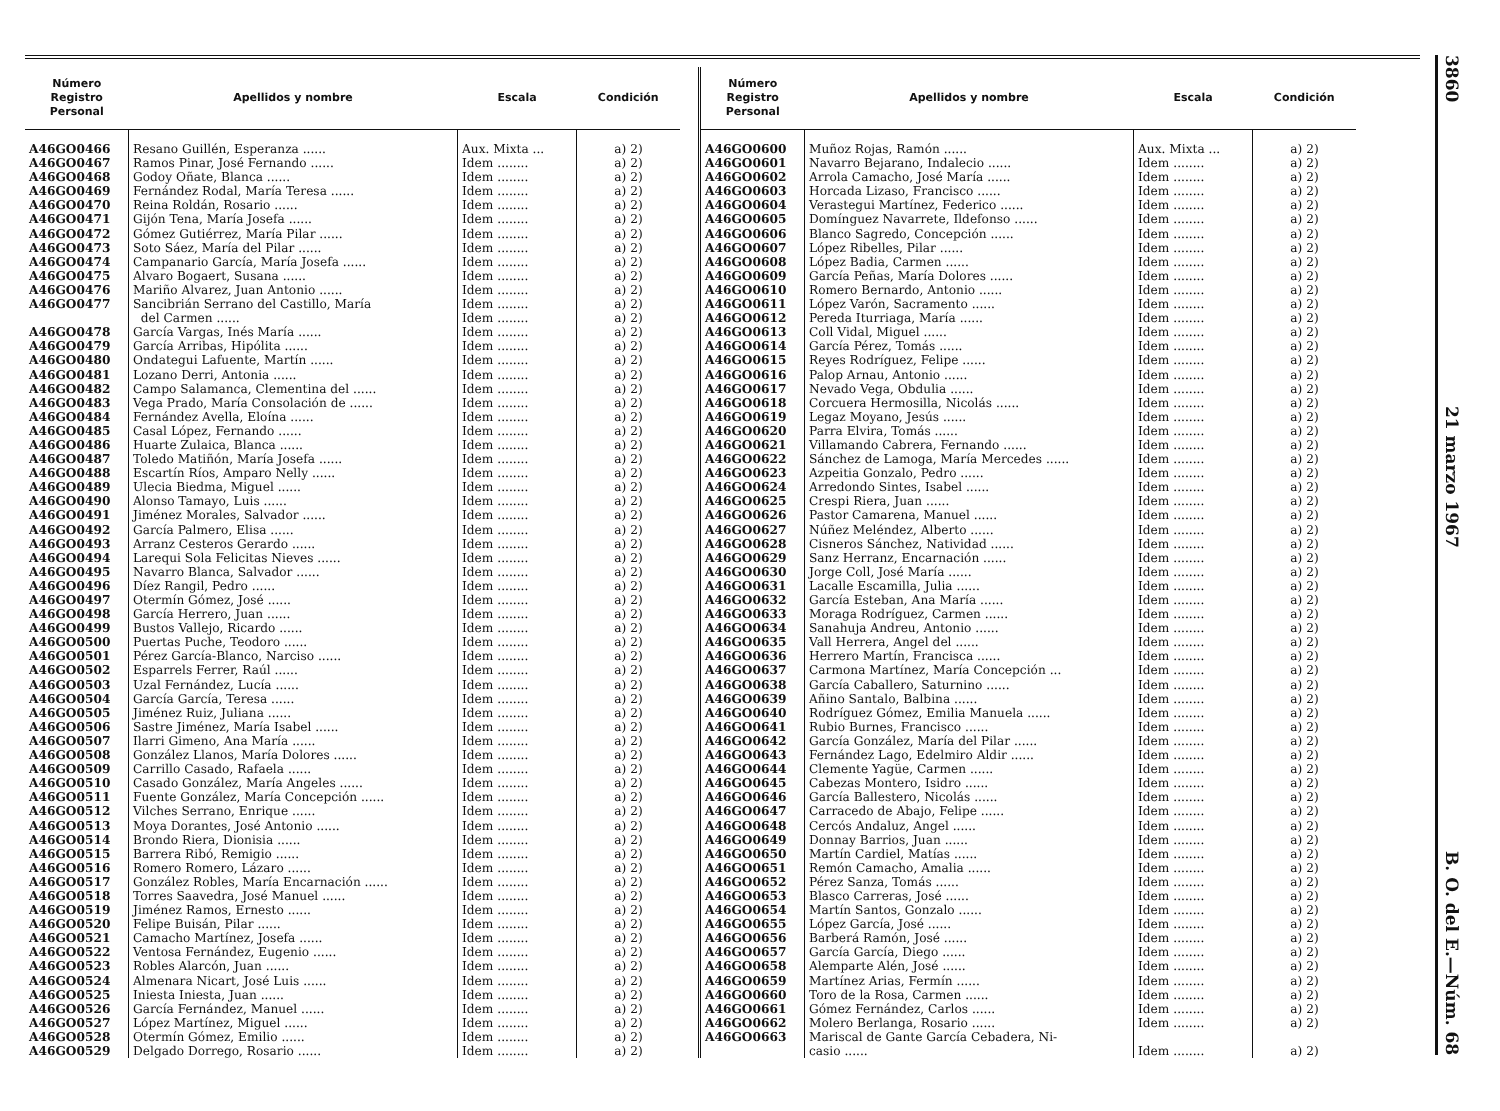| Número Registro Personal | Apellidos y nombre | Escala | Condición |
| --- | --- | --- | --- |
| A46GO0466 | Resano Guillén, Esperanza ...... | Aux. Mixta ... | a) 2) |
| A46GO0467 | Ramos Pinar, José Fernando ...... | Idem ........ | a) 2) |
| A46GO0468 | Godoy Oñate, Blanca ...... | Idem ........ | a) 2) |
| A46GO0469 | Fernández Rodal, María Teresa ...... | Idem ........ | a) 2) |
| A46GO0470 | Reina Roldán, Rosario ...... | Idem ........ | a) 2) |
| A46GO0471 | Gijón Tena, María Josefa ...... | Idem ........ | a) 2) |
| A46GO0472 | Gómez Gutiérrez, María Pilar ...... | Idem ........ | a) 2) |
| A46GO0473 | Soto Sáez, María del Pilar ...... | Idem ........ | a) 2) |
| A46GO0474 | Campanario García, María Josefa ...... | Idem ........ | a) 2) |
| A46GO0475 | Alvaro Bogaert, Susana ...... | Idem ........ | a) 2) |
| A46GO0476 | Mariño Alvarez, Juan Antonio ...... | Idem ........ | a) 2) |
| A46GO0477 | Sancibrián Serrano del Castillo, María | Idem ........ | a) 2) |
| | del Carmen ...... | Idem ........ | a) 2) |
| A46GO0478 | García Vargas, Inés María ...... | Idem ........ | a) 2) |
| A46GO0479 | García Arribas, Hipólita ...... | Idem ........ | a) 2) |
| A46GO0480 | Ondategui Lafuente, Martín ...... | Idem ........ | a) 2) |
| A46GO0481 | Lozano Derri, Antonia ...... | Idem ........ | a) 2) |
| A46GO0482 | Campo Salamanca, Clementina del ...... | Idem ........ | a) 2) |
| A46GO0483 | Vega Prado, María Consolación de ...... | Idem ........ | a) 2) |
| A46GO0484 | Fernández Avella, Eloína ...... | Idem ........ | a) 2) |
| A46GO0485 | Casal López, Fernando ...... | Idem ........ | a) 2) |
| A46GO0486 | Huarte Zulaica, Blanca ...... | Idem ........ | a) 2) |
| A46GO0487 | Toledo Matiñón, María Josefa ...... | Idem ........ | a) 2) |
| A46GO0488 | Escartín Ríos, Amparo Nelly ...... | Idem ........ | a) 2) |
| A46GO0489 | Ulecia Biedma, Miguel ...... | Idem ........ | a) 2) |
| A46GO0490 | Alonso Tamayo, Luis ...... | Idem ........ | a) 2) |
| A46GO0491 | Jiménez Morales, Salvador ...... | Idem ........ | a) 2) |
| A46GO0492 | García Palmero, Elisa ...... | Idem ........ | a) 2) |
| A46GO0493 | Arranz Cesteros Gerardo ...... | Idem ........ | a) 2) |
| A46GO0494 | Larequi Sola Felicitas Nieves ...... | Idem ........ | a) 2) |
| A46GO0495 | Navarro Blanca, Salvador ...... | Idem ........ | a) 2) |
| A46GO0496 | Díez Rangil, Pedro ...... | Idem ........ | a) 2) |
| A46GO0497 | Otermín Gómez, José ...... | Idem ........ | a) 2) |
| A46GO0498 | García Herrero, Juan ...... | Idem ........ | a) 2) |
| A46GO0499 | Bustos Vallejo, Ricardo ...... | Idem ........ | a) 2) |
| A46GO0500 | Puertas Puche, Teodoro ...... | Idem ........ | a) 2) |
| A46GO0501 | Pérez García-Blanco, Narciso ...... | Idem ........ | a) 2) |
| A46GO0502 | Esparrels Ferrer, Raúl ...... | Idem ........ | a) 2) |
| A46GO0503 | Uzal Fernández, Lucía ...... | Idem ........ | a) 2) |
| A46GO0504 | García García, Teresa ...... | Idem ........ | a) 2) |
| A46GO0505 | Jiménez Ruiz, Juliana ...... | Idem ........ | a) 2) |
| A46GO0506 | Sastre Jiménez, María Isabel ...... | Idem ........ | a) 2) |
| A46GO0507 | Ilarri Gimeno, Ana María ...... | Idem ........ | a) 2) |
| A46GO0508 | González Llanos, María Dolores ...... | Idem ........ | a) 2) |
| A46GO0509 | Carrillo Casado, Rafaela ...... | Idem ........ | a) 2) |
| A46GO0510 | Casado González, María Angeles ...... | Idem ........ | a) 2) |
| A46GO0511 | Fuente González, María Concepción ...... | Idem ........ | a) 2) |
| A46GO0512 | Vilches Serrano, Enrique ...... | Idem ........ | a) 2) |
| A46GO0513 | Moya Dorantes, José Antonio ...... | Idem ........ | a) 2) |
| A46GO0514 | Brondo Riera, Dionisia ...... | Idem ........ | a) 2) |
| A46GO0515 | Barrera Ribó, Remigio ...... | Idem ........ | a) 2) |
| A46GO0516 | Romero Romero, Lázaro ...... | Idem ........ | a) 2) |
| A46GO0517 | González Robles, María Encarnación ...... | Idem ........ | a) 2) |
| A46GO0518 | Torres Saavedra, José Manuel ...... | Idem ........ | a) 2) |
| A46GO0519 | Jiménez Ramos, Ernesto ...... | Idem ........ | a) 2) |
| A46GO0520 | Felipe Buisán, Pilar ...... | Idem ........ | a) 2) |
| A46GO0521 | Camacho Martínez, Josefa ...... | Idem ........ | a) 2) |
| A46GO0522 | Ventosa Fernández, Eugenio ...... | Idem ........ | a) 2) |
| A46GO0523 | Robles Alarcón, Juan ...... | Idem ........ | a) 2) |
| A46GO0524 | Almenara Nicart, José Luis ...... | Idem ........ | a) 2) |
| A46GO0525 | Iniesta Iniesta, Juan ...... | Idem ........ | a) 2) |
| A46GO0526 | García Fernández, Manuel ...... | Idem ........ | a) 2) |
| A46GO0527 | López Martínez, Miguel ...... | Idem ........ | a) 2) |
| A46GO0528 | Otermín Gómez, Emilio ...... | Idem ........ | a) 2) |
| A46GO0529 | Delgado Dorrego, Rosario ...... | Idem ........ | a) 2) |
| Número Registro Personal | Apellidos y nombre | Escala | Condición |
| --- | --- | --- | --- |
| A46GO0600 | Muñoz Rojas, Ramón ...... | Aux. Mixta ... | a) 2) |
| A46GO0601 | Navarro Bejarano, Indalecio ...... | Idem ........ | a) 2) |
| A46GO0602 | Arrola Camacho, José María ...... | Idem ........ | a) 2) |
| A46GO0603 | Horcada Lizaso, Francisco ...... | Idem ........ | a) 2) |
| A46GO0604 | Verastegui Martínez, Federico ...... | Idem ........ | a) 2) |
| A46GO0605 | Domínguez Navarrete, Ildefonso ...... | Idem ........ | a) 2) |
| A46GO0606 | Blanco Sagredo, Concepción ...... | Idem ........ | a) 2) |
| A46GO0607 | López Ribelles, Pilar ...... | Idem ........ | a) 2) |
| A46GO0608 | López Badia, Carmen ...... | Idem ........ | a) 2) |
| A46GO0609 | García Peñas, María Dolores ...... | Idem ........ | a) 2) |
| A46GO0610 | Romero Bernardo, Antonio ...... | Idem ........ | a) 2) |
| A46GO0611 | López Varón, Sacramento ...... | Idem ........ | a) 2) |
| A46GO0612 | Pereda Iturriaga, María ...... | Idem ........ | a) 2) |
| A46GO0613 | Coll Vidal, Miguel ...... | Idem ........ | a) 2) |
| A46GO0614 | García Pérez, Tomás ...... | Idem ........ | a) 2) |
| A46GO0615 | Reyes Rodríguez, Felipe ...... | Idem ........ | a) 2) |
| A46GO0616 | Palop Arnau, Antonio ...... | Idem ........ | a) 2) |
| A46GO0617 | Nevado Vega, Obdulia ...... | Idem ........ | a) 2) |
| A46GO0618 | Corcuera Hermosilla, Nicolás ...... | Idem ........ | a) 2) |
| A46GO0619 | Legaz Moyano, Jesús ...... | Idem ........ | a) 2) |
| A46GO0620 | Parra Elvira, Tomás ...... | Idem ........ | a) 2) |
| A46GO0621 | Villamando Cabrera, Fernando ...... | Idem ........ | a) 2) |
| A46GO0622 | Sánchez de Lamoga, María Mercedes ...... | Idem ........ | a) 2) |
| A46GO0623 | Azpeitia Gonzalo, Pedro ...... | Idem ........ | a) 2) |
| A46GO0624 | Arredondo Sintes, Isabel ...... | Idem ........ | a) 2) |
| A46GO0625 | Crespi Riera, Juan ...... | Idem ........ | a) 2) |
| A46GO0626 | Pastor Camarena, Manuel ...... | Idem ........ | a) 2) |
| A46GO0627 | Núñez Meléndez, Alberto ...... | Idem ........ | a) 2) |
| A46GO0628 | Cisneros Sánchez, Natividad ...... | Idem ........ | a) 2) |
| A46GO0629 | Sanz Herranz, Encarnación ...... | Idem ........ | a) 2) |
| A46GO0630 | Jorge Coll, José María ...... | Idem ........ | a) 2) |
| A46GO0631 | Lacalle Escamilla, Julia ...... | Idem ........ | a) 2) |
| A46GO0632 | García Esteban, Ana María ...... | Idem ........ | a) 2) |
| A46GO0633 | Moraga Rodríguez, Carmen ...... | Idem ........ | a) 2) |
| A46GO0634 | Sanahuja Andreu, Antonio ...... | Idem ........ | a) 2) |
| A46GO0635 | Vall Herrera, Angel del ...... | Idem ........ | a) 2) |
| A46GO0636 | Herrero Martín, Francisca ...... | Idem ........ | a) 2) |
| A46GO0637 | Carmona Martínez, María Concepción ... | Idem ........ | a) 2) |
| A46GO0638 | García Caballero, Saturnino ...... | Idem ........ | a) 2) |
| A46GO0639 | Añino Santalo, Balbina ...... | Idem ........ | a) 2) |
| A46GO0640 | Rodríguez Gómez, Emilia Manuela ...... | Idem ........ | a) 2) |
| A46GO0641 | Rubio Burnes, Francisco ...... | Idem ........ | a) 2) |
| A46GO0642 | García González, María del Pilar ...... | Idem ........ | a) 2) |
| A46GO0643 | Fernández Lago, Edelmiro Aldir ...... | Idem ........ | a) 2) |
| A46GO0644 | Clemente Yagüe, Carmen ...... | Idem ........ | a) 2) |
| A46GO0645 | Cabezas Montero, Isidro ...... | Idem ........ | a) 2) |
| A46GO0646 | García Ballestero, Nicolás ...... | Idem ........ | a) 2) |
| A46GO0647 | Carracedo de Abajo, Felipe ...... | Idem ........ | a) 2) |
| A46GO0648 | Cercós Andaluz, Angel ...... | Idem ........ | a) 2) |
| A46GO0649 | Donnay Barrios, Juan ...... | Idem ........ | a) 2) |
| A46GO0650 | Martín Cardiel, Matías ...... | Idem ........ | a) 2) |
| A46GO0651 | Remón Camacho, Amalia ...... | Idem ........ | a) 2) |
| A46GO0652 | Pérez Sanza, Tomás ...... | Idem ........ | a) 2) |
| A46GO0653 | Blasco Carreras, José ...... | Idem ........ | a) 2) |
| A46GO0654 | Martín Santos, Gonzalo ...... | Idem ........ | a) 2) |
| A46GO0655 | López García, José ...... | Idem ........ | a) 2) |
| A46GO0656 | Barberá Ramón, José ...... | Idem ........ | a) 2) |
| A46GO0657 | García García, Diego ...... | Idem ........ | a) 2) |
| A46GO0658 | Alemparte Alén, José ...... | Idem ........ | a) 2) |
| A46GO0659 | Martínez Arias, Fermín ...... | Idem ........ | a) 2) |
| A46GO0660 | Toro de la Rosa, Carmen ...... | Idem ........ | a) 2) |
| A46GO0661 | Gómez Fernández, Carlos ...... | Idem ........ | a) 2) |
| A46GO0662 | Molero Berlanga, Rosario ...... | Idem ........ | a) 2) |
| A46GO0663 | Mariscal de Gante García Cebadera, Ni- | | |
| | casio ...... | Idem ........ | a) 2) |
3860 21 marzo 1967 B. O. del E.—Núm. 68